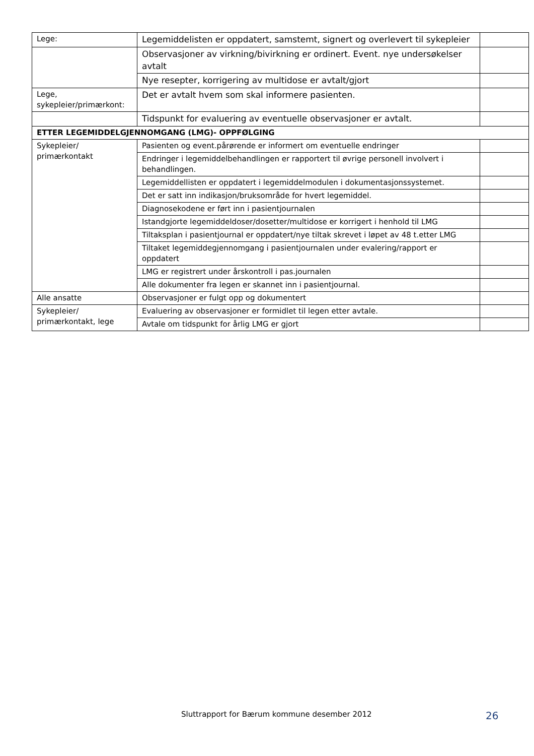| Lege: | Legemiddelisten er oppdatert, samstemt, signert og overlevert til sykepleier | |
| | Observasjoner av virkning/bivirkning er ordinert. Event. nye undersøkelser avtalt | |
| | Nye resepter, korrigering av multidose er avtalt/gjort | |
| Lege, sykepleier/primærkont: | Det er avtalt hvem som skal informere pasienten. | |
| | Tidspunkt for evaluering av eventuelle observasjoner er avtalt. | |
| ETTER LEGEMIDDELGJENNOMGANG (LMG)- OPPFØLGING | | |
| Sykepleier/ primærkontakt | Pasienten og event.pårørende er informert om eventuelle endringer | |
| | Endringer i legemiddelbehandlingen er rapportert til øvrige personell involvert i behandlingen. | |
| | Legemiddellisten er oppdatert i legemiddelmodulen i dokumentasjonssystemet. | |
| | Det er satt inn indikasjon/bruksområde for hvert legemiddel. | |
| | Diagnosekodene er ført inn i pasientjournalen | |
| | Istandgjorte legemiddeldoser/dosetter/multidose er korrigert i henhold til LMG | |
| | Tiltaksplan i pasientjournal er oppdatert/nye tiltak skrevet i løpet av 48 t.etter LMG | |
| | Tiltaket legemiddegjennomgang i pasientjournalen under evalering/rapport er oppdatert | |
| | LMG er registrert under årskontroll i pas.journalen | |
| | Alle dokumenter fra legen er skannet inn i pasientjournal. | |
| Alle ansatte | Observasjoner er fulgt opp og dokumentert | |
| Sykepleier/ primærkontakt, lege | Evaluering av observasjoner er formidlet til legen etter avtale. | |
| | Avtale om tidspunkt for årlig LMG er gjort | |
Sluttrapport for Bærum kommune desember 2012 26